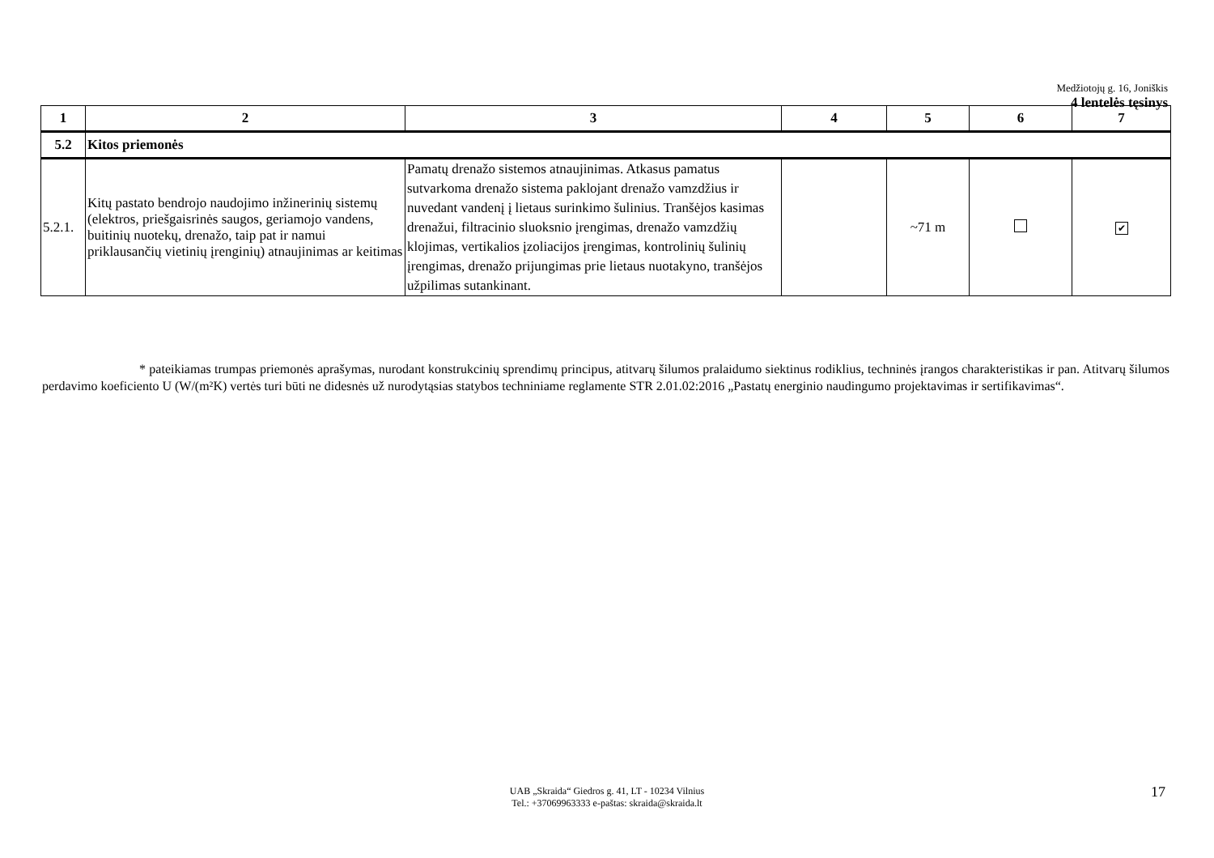Medžiotojų g. 16, Joniškis
4 lentelės tęsinys
| 1 | 2 | 3 | 4 | 5 | 6 | 7 |
| --- | --- | --- | --- | --- | --- | --- |
| 5.2 | Kitos priemonės | | | | | |
| 5.2.1. | Kitų pastato bendrojo naudojimo inžinerinių sistemų (elektros, priešgaisrinės saugos, geriamojo vandens, buitinių nuotekų, drenažo, taip pat ir namui priklausančių vietinių įrenginių) atnaujinimas ar keitimas | Pamatų drenažo sistemos atnaujinimas. Atkasus pamatus sutvarkoma drenažo sistema paklojant drenažo vamzdžius ir nuvedant vandenį į lietaus surinkimo šulinius. Tranšėjos kasimas drenažui, filtracinio sluoksnio įrengimas, drenažo vamzdžių klojimas, vertikalios įzoliacijos įrengimas, kontrolinių šulinių įrengimas, drenažo prijungimas prie lietaus nuotakyno, tranšėjos užpilimas sutankinant. | | ~71 m | | ✔ |
* pateikiamas trumpas priemonės aprašymas, nurodant konstrukcinių sprendimų principus, atitvarų šilumos pralaidumo siektinus rodiklius, techninės įrangos charakteristikas ir pan. Atitvarų šilumos perdavimo koeficiento U (W/(m²K) vertės turi būti ne didesnės už nurodytąsias statybos techniniame reglamente STR 2.01.02:2016 „Pastatų energinio naudingumo projektavimas ir sertifikavimas“.
UAB „Skraida“ Giedros g. 41, LT - 10234 Vilnius
Tel.: +37069963333 e-paštas: skraida@skraida.lt
17